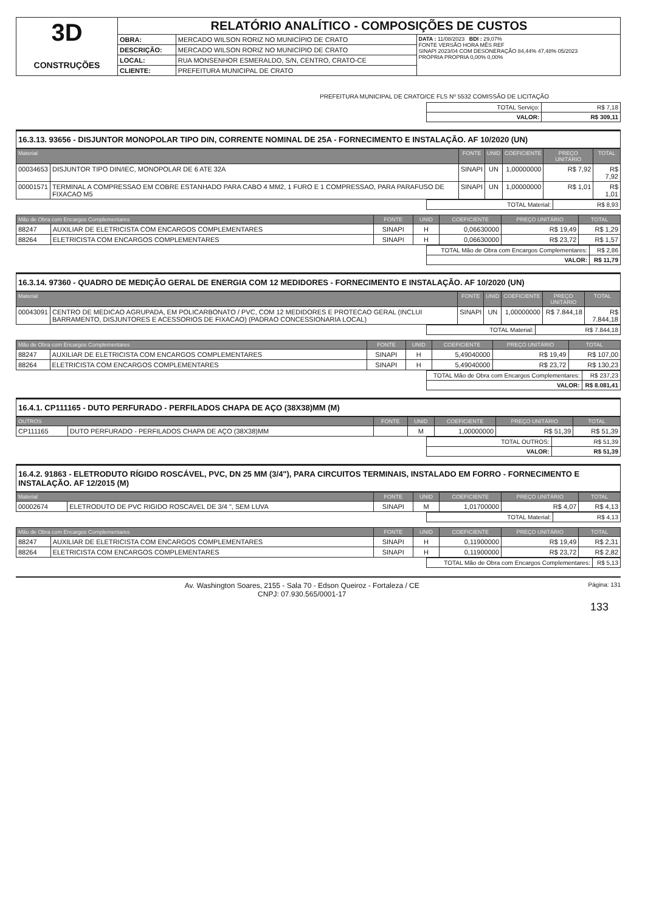| 3D CONSTRUÇÕES | RELATÓRIO ANALÍTICO - COMPOSIÇÕES DE CUSTOS | | |
| | OBRA: | MERCADO WILSON RORIZ NO MUNICÍPIO DE CRATO | DATA : 11/08/2023 BDI : 29,07% FONTE VERSÃO HORA MÊS REF SINAPI 2023/04 COM DESONERAÇÃO 84,44% 47,48% 05/2023 PRÓPRIA PROPRIA 0,00% 0,00% |
| | DESCRIÇÃO: | MERCADO WILSON RORIZ NO MUNICÍPIO DE CRATO | |
| | LOCAL: | RUA MONSENHOR ESMERALDO, S/N, CENTRO, CRATO-CE | |
| | CLIENTE: | PREFEITURA MUNICIPAL DE CRATO | |
PREFEITURA MUNICIPAL DE CRATO/CE FLS Nº 5532 COMISSÃO DE LICITAÇÃO
| TOTAL Serviço: | R$ 7,18 |
| VALOR: | R$ 309,11 |
16.3.13. 93656 - DISJUNTOR MONOPOLAR TIPO DIN, CORRENTE NOMINAL DE 25A - FORNECIMENTO E INSTALAÇÃO. AF 10/2020 (UN)
| Material | | FONTE | UNID | COEFICIENTE | PREÇO UNITÁRIO | TOTAL |
| --- | --- | --- | --- | --- | --- | --- |
| 00034653 | DISJUNTOR TIPO DIN/IEC, MONOPOLAR DE 6 ATE 32A | SINAPI | UN | 1,00000000 | R$ 7,92 | R$ 7,92 |
| 00001571 | TERMINAL A COMPRESSAO EM COBRE ESTANHADO PARA CABO 4 MM2, 1 FURO E 1 COMPRESSAO, PARA PARAFUSO DE FIXACAO M5 | SINAPI | UN | 1,00000000 | R$ 1,01 | R$ 1,01 |
| TOTAL Material: | R$ 8,93 |
| Mão de Obra com Encargos Complementares | | FONTE | UNID | COEFICIENTE | PREÇO UNITÁRIO | TOTAL |
| --- | --- | --- | --- | --- | --- | --- |
| 88247 | AUXILIAR DE ELETRICISTA COM ENCARGOS COMPLEMENTARES | SINAPI | H | 0,06630000 | R$ 19,49 | R$ 1,29 |
| 88264 | ELETRICISTA COM ENCARGOS COMPLEMENTARES | SINAPI | H | 0,06630000 | R$ 23,72 | R$ 1,57 |
| TOTAL Mão de Obra com Encargos Complementares: | R$ 2,86 |
| VALOR: | R$ 11,79 |
16.3.14. 97360 - QUADRO DE MEDIÇÃO GERAL DE ENERGIA COM 12 MEDIDORES - FORNECIMENTO E INSTALAÇÃO. AF 10/2020 (UN)
| Material | | FONTE | UNID | COEFICIENTE | PREÇO UNITÁRIO | TOTAL |
| --- | --- | --- | --- | --- | --- | --- |
| 00043091 | CENTRO DE MEDICAO AGRUPADA, EM POLICARBONATO / PVC, COM 12 MEDIDORES E PROTECAO GERAL (INCLUI BARRAMENTO, DISJUNTORES E ACESSORIOS DE FIXACAO) (PADRAO CONCESSIONARIA LOCAL) | SINAPI | UN | 1,00000000 | R$ 7.844,18 | R$ 7.844,18 |
| TOTAL Material: | R$ 7.844,18 |
| Mão de Obra com Encargos Complementares | | FONTE | UNID | COEFICIENTE | PREÇO UNITÁRIO | TOTAL |
| --- | --- | --- | --- | --- | --- | --- |
| 88247 | AUXILIAR DE ELETRICISTA COM ENCARGOS COMPLEMENTARES | SINAPI | H | 5,49040000 | R$ 19,49 | R$ 107,00 |
| 88264 | ELETRICISTA COM ENCARGOS COMPLEMENTARES | SINAPI | H | 5,49040000 | R$ 23,72 | R$ 130,23 |
| TOTAL Mão de Obra com Encargos Complementares: | R$ 237,23 |
| VALOR: | R$ 8.081,41 |
16.4.1. CP111165 - DUTO PERFURADO - PERFILADOS CHAPA DE AÇO (38X38)MM (M)
| OUTROS | | FONTE | UNID | COEFICIENTE | PREÇO UNITÁRIO | TOTAL |
| --- | --- | --- | --- | --- | --- | --- |
| CP111165 | DUTO PERFURADO - PERFILADOS CHAPA DE AÇO (38X38)MM | | M | 1,00000000 | R$ 51,39 | R$ 51,39 |
| TOTAL OUTROS: | R$ 51,39 |
| VALOR: | R$ 51,39 |
16.4.2. 91863 - ELETRODUTO RÍGIDO ROSCÁVEL, PVC, DN 25 MM (3/4"), PARA CIRCUITOS TERMINAIS, INSTALADO EM FORRO - FORNECIMENTO E INSTALAÇÃO. AF 12/2015 (M)
| Material | | FONTE | UNID | COEFICIENTE | PREÇO UNITÁRIO | TOTAL |
| --- | --- | --- | --- | --- | --- | --- |
| 00002674 | ELETRODUTO DE PVC RIGIDO ROSCAVEL DE 3/4 ", SEM LUVA | SINAPI | M | 1,01700000 | R$ 4,07 | R$ 4,13 |
| TOTAL Material: | R$ 4,13 |
| Mão de Obra com Encargos Complementares | | FONTE | UNID | COEFICIENTE | PREÇO UNITÁRIO | TOTAL |
| --- | --- | --- | --- | --- | --- | --- |
| 88247 | AUXILIAR DE ELETRICISTA COM ENCARGOS COMPLEMENTARES | SINAPI | H | 0,11900000 | R$ 19,49 | R$ 2,31 |
| 88264 | ELETRICISTA COM ENCARGOS COMPLEMENTARES | SINAPI | H | 0,11900000 | R$ 23,72 | R$ 2,82 |
| TOTAL Mão de Obra com Encargos Complementares: | R$ 5,13 |
Av. Washington Soares, 2155 - Sala 70 - Edson Queiroz - Fortaleza / CE
CNPJ: 07.930.565/0001-17
Página: 131
133